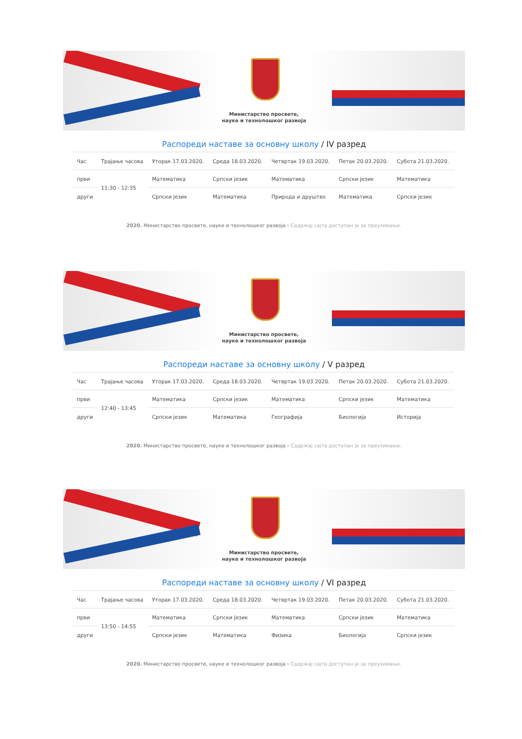Министарство просвете,
науке и технолошког развоја
Распореди наставе за основну школу / IV разред
| Час | Трајање часова | Уторак 17.03.2020. | Среда 18.03.2020. | Четвртак 19.03.2020. | Петак 20.03.2020. | Субота 21.03.2020. |
| --- | --- | --- | --- | --- | --- | --- |
| први | 11:30 - 12:35 | Математика | Српски језик | Математика | Српски језик | Математика |
| други | | Српски језик | Математика | Природа и друштво | Математика | Српски језик |
2020. Министарство просвете, науке и технолошког развоја › Садржај сајта доступан је за преузимање.
Министарство просвете,
науке и технолошког развоја
Распореди наставе за основну школу / V разред
| Час | Трајање часова | Уторак 17.03.2020. | Среда 18.03.2020. | Четвртак 19.03.2020. | Петак 20.03.2020. | Субота 21.03.2020. |
| --- | --- | --- | --- | --- | --- | --- |
| први | 12:40 - 13:45 | Математика | Српски језик | Математика | Српски језик | Математика |
| други | | Српски језик | Математика | Географија | Биологија | Историја |
2020. Министарство просвете, науке и технолошког развоја › Садржај сајта доступан је за преузимање.
Министарство просвете,
науке и технолошког развоја
Распореди наставе за основну школу / VI разред
| Час | Трајање часова | Уторак 17.03.2020. | Среда 18.03.2020. | Четвртак 19.03.2020. | Петак 20.03.2020. | Субота 21.03.2020. |
| --- | --- | --- | --- | --- | --- | --- |
| први | 13:50 - 14:55 | Математика | Српски језик | Математика | Српски језик | Математика |
| други | | Српски језик | Математика | Физика | Биологија | Српски језик |
2020. Министарство просвете, науке и технолошког развоја › Садржај сајта доступан је за преузимање.